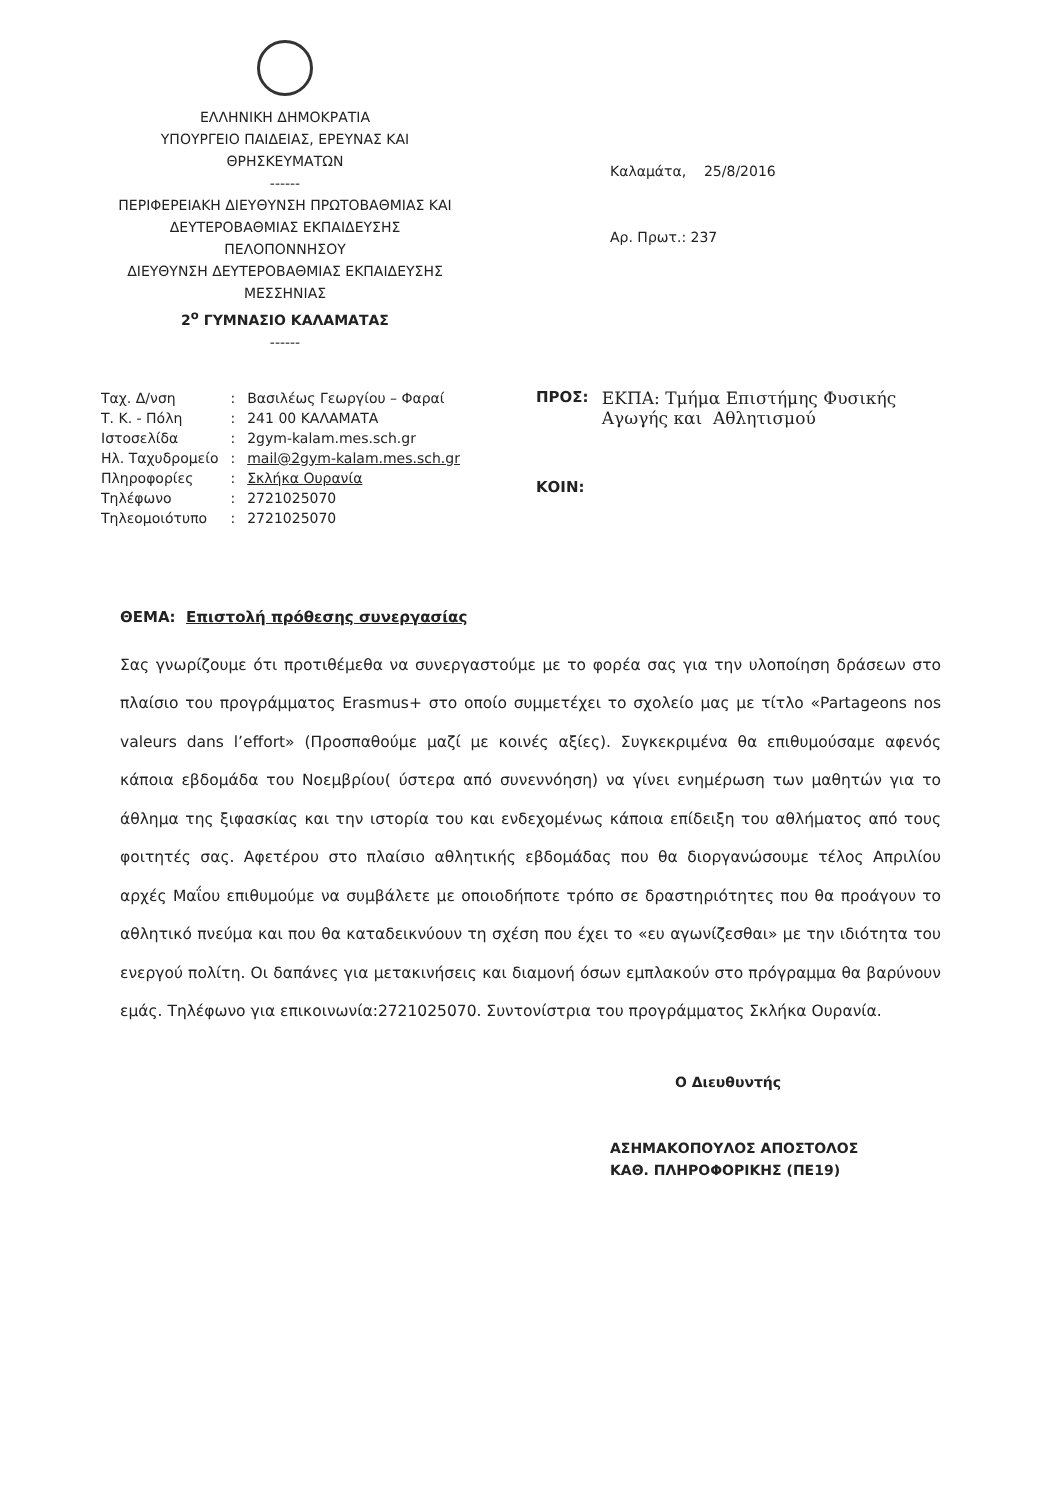ΕΛΛΗΝΙΚΗ ΔΗΜΟΚΡΑΤΙΑ
ΥΠΟΥΡΓΕΙΟ ΠΑΙΔΕΙΑΣ, ΕΡΕΥΝΑΣ ΚΑΙ
ΘΡΗΣΚΕΥΜΑΤΩΝ
------
ΠΕΡΙΦΕΡΕΙΑΚΗ ΔΙΕΥΘΥΝΣΗ ΠΡΩΤΟΒΑΘΜΙΑΣ ΚΑΙ
ΔΕΥΤΕΡΟΒΑΘΜΙΑΣ ΕΚΠΑΙΔΕΥΣΗΣ
ΠΕΛΟΠΟΝΝΗΣΟΥ
ΔΙΕΥΘΥΝΣΗ ΔΕΥΤΕΡΟΒΑΘΜΙΑΣ ΕΚΠΑΙΔΕΥΣΗΣ
ΜΕΣΣΗΝΙΑΣ
2<sup>ο</sup> ΓΥΜΝΑΣΙΟ ΚΑΛΑΜΑΤΑΣ
------
Καλαμάτα, 25/8/2016
Αρ. Πρωτ.: 237
| Ταχ. Δ/νση | : | Βασιλέως Γεωργίου – Φαραί |
| Τ. Κ. - Πόλη | : | 241 00 ΚΑΛΑΜΑΤΑ |
| Ιστοσελίδα | : | 2gym-kalam.mes.sch.gr |
| Ηλ. Ταχυδρομείο | : | mail@2gym-kalam.mes.sch.gr |
| Πληροφορίες | : | Σκλήκα Ουρανία |
| Τηλέφωνο | : | 2721025070 |
| Τηλεομοιότυπο | : | 2721025070 |
ΠΡΟΣ: ΕΚΠΑ: Τμήμα Επιστήμης Φυσικής
Αγωγής και Αθλητισμού
ΚΟΙΝ:
ΘΕΜΑ: Επιστολή πρόθεσης συνεργασίας
Σας γνωρίζουμε ότι προτιθέμεθα να συνεργαστούμε με το φορέα σας για την υλοποίηση δράσεων στο πλαίσιο του προγράμματος Erasmus+ στο οποίο συμμετέχει το σχολείο μας με τίτλο «Partageons nos valeurs dans l’effort» (Προσπαθούμε μαζί με κοινές αξίες). Συγκεκριμένα θα επιθυμούσαμε αφενός κάποια εβδομάδα του Νοεμβρίου( ύστερα από συνεννόηση) να γίνει ενημέρωση των μαθητών για το άθλημα της ξιφασκίας και την ιστορία του και ενδεχομένως κάποια επίδειξη του αθλήματος από τους φοιτητές σας. Αφετέρου στο πλαίσιο αθλητικής εβδομάδας που θα διοργανώσουμε τέλος Απριλίου αρχές Μαΐου επιθυμούμε να συμβάλετε με οποιοδήποτε τρόπο σε δραστηριότητες που θα προάγουν το αθλητικό πνεύμα και που θα καταδεικνύουν τη σχέση που έχει το «ευ αγωνίζεσθαι» με την ιδιότητα του ενεργού πολίτη. Οι δαπάνες για μετακινήσεις και διαμονή όσων εμπλακούν στο πρόγραμμα θα βαρύνουν εμάς. Τηλέφωνο για επικοινωνία:2721025070. Συντονίστρια του προγράμματος Σκλήκα Ουρανία.
Ο Διευθυντής
ΑΣΗΜΑΚΟΠΟΥΛΟΣ ΑΠΟΣΤΟΛΟΣ
ΚΑΘ. ΠΛΗΡΟΦΟΡΙΚΗΣ (ΠΕ19)